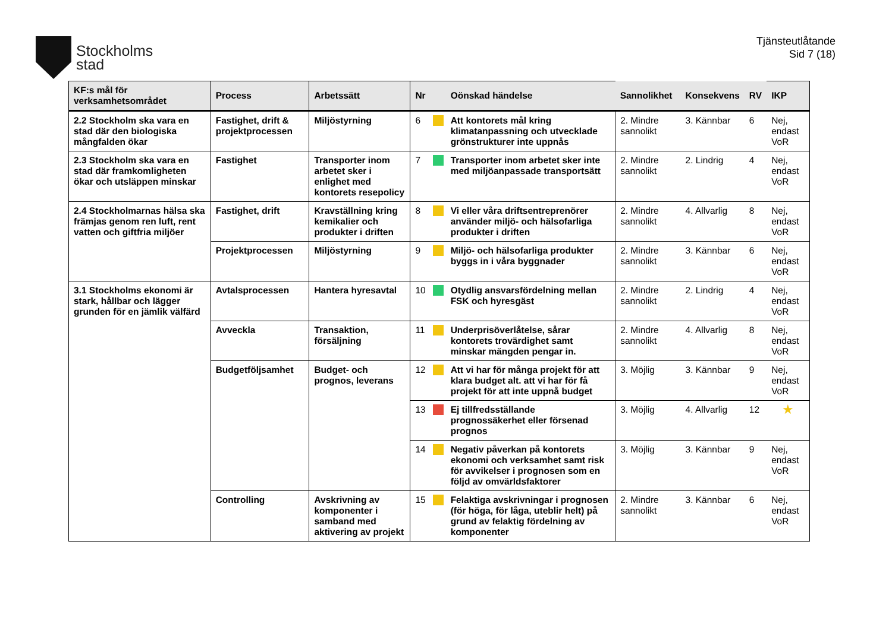Stockholms
stad
Tjänsteutlåtande
Sid 7 (18)
| KF:s mål för verksamhetsområdet | Process | Arbetssätt | Nr | | Oönskad händelse | Sannolikhet | Konsekvens | RV | IKP |
| --- | --- | --- | --- | --- | --- | --- | --- | --- | --- |
| 2.2 Stockholm ska vara en stad där den biologiska mångfalden ökar | Fastighet, drift & projektprocessen | Miljöstyrning | 6 | | Att kontorets mål kring klimatanpassning och utvecklade grönstrukturer inte uppnås | 2. Mindre sannolikt | 3. Kännbar | 6 | Nej, endast VoR |
| 2.3 Stockholm ska vara en stad där framkomligheten ökar och utsläppen minskar | Fastighet | Transporter inom arbetet sker i enlighet med kontorets resepolicy | 7 | | Transporter inom arbetet sker inte med miljöanpassade transportsätt | 2. Mindre sannolikt | 2. Lindrig | 4 | Nej, endast VoR |
| 2.4 Stockholmarnas hälsa ska främjas genom ren luft, rent vatten och giftfria miljöer | Fastighet, drift | Kravställning kring kemikalier och produkter i driften | 8 | | Vi eller våra driftsentreprenörer använder miljö- och hälsofarliga produkter i driften | 2. Mindre sannolikt | 4. Allvarlig | 8 | Nej, endast VoR |
| | Projektprocessen | Miljöstyrning | 9 | | Miljö- och hälsofarliga produkter byggs in i våra byggnader | 2. Mindre sannolikt | 3. Kännbar | 6 | Nej, endast VoR |
| 3.1 Stockholms ekonomi är stark, hållbar och lägger grunden för en jämlik välfärd | Avtalsprocessen | Hantera hyresavtal | 10 | | Otydlig ansvarsfördelning mellan FSK och hyresgäst | 2. Mindre sannolikt | 2. Lindrig | 4 | Nej, endast VoR |
| | Avveckla | Transaktion, försäljning | 11 | | Underprisöverlåtelse, sårar kontorets trovärdighet samt minskar mängden pengar in. | 2. Mindre sannolikt | 4. Allvarlig | 8 | Nej, endast VoR |
| | Budgetföljsamhet | Budget- och prognos, leverans | 12 | | Att vi har för många projekt för att klara budget alt. att vi har för få projekt för att inte uppnå budget | 3. Möjlig | 3. Kännbar | 9 | Nej, endast VoR |
| | | | 13 | | Ej tillfredsställande prognossäkerhet eller försenad prognos | 3. Möjlig | 4. Allvarlig | 12 | ★ |
| | | | 14 | | Negativ påverkan på kontorets ekonomi och verksamhet samt risk för avvikelser i prognosen som en följd av omvärldsfaktorer | 3. Möjlig | 3. Kännbar | 9 | Nej, endast VoR |
| | Controlling | Avskrivning av komponenter i samband med aktivering av projekt | 15 | | Felaktiga avskrivningar i prognosen (för höga, för låga, uteblir helt) på grund av felaktig fördelning av komponenter | 2. Mindre sannolikt | 3. Kännbar | 6 | Nej, endast VoR |